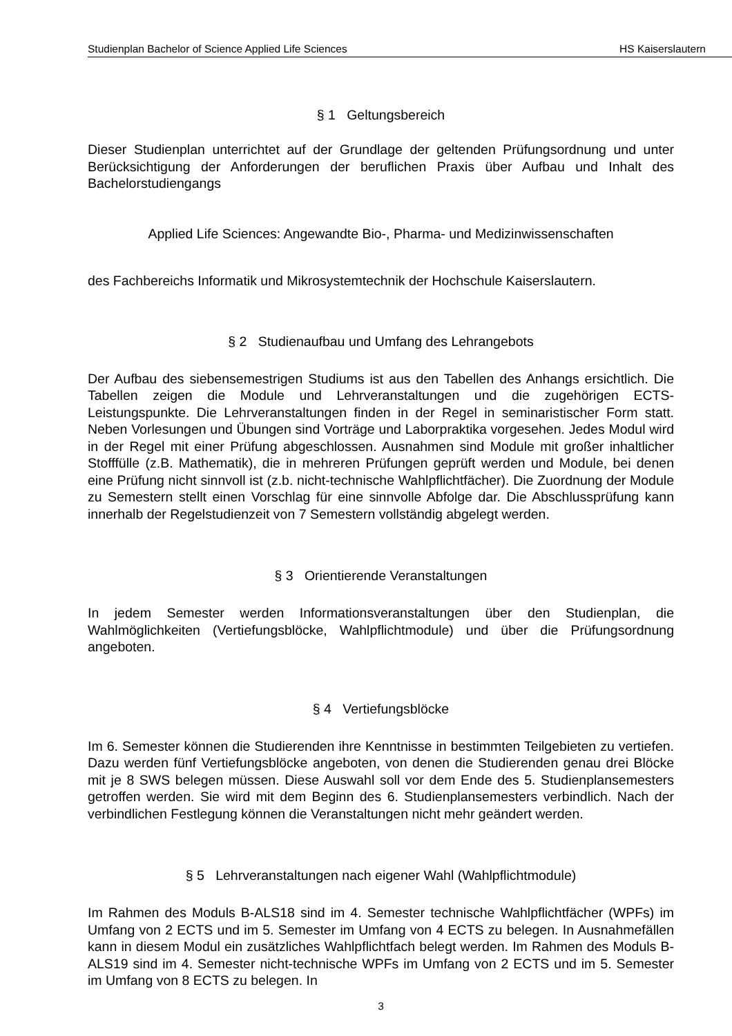Studienplan Bachelor of Science Applied Life Sciences HS Kaiserslautern
§ 1 Geltungsbereich
Dieser Studienplan unterrichtet auf der Grundlage der geltenden Prüfungsordnung und unter Berücksichtigung der Anforderungen der beruflichen Praxis über Aufbau und Inhalt des Bachelorstudiengangs
Applied Life Sciences: Angewandte Bio-, Pharma- und Medizinwissenschaften
des Fachbereichs Informatik und Mikrosystemtechnik der Hochschule Kaiserslautern.
§ 2 Studienaufbau und Umfang des Lehrangebots
Der Aufbau des siebensemestrigen Studiums ist aus den Tabellen des Anhangs ersichtlich. Die Tabellen zeigen die Module und Lehrveranstaltungen und die zugehörigen ECTS-Leistungspunkte. Die Lehrveranstaltungen finden in der Regel in seminaristischer Form statt. Neben Vorlesungen und Übungen sind Vorträge und Laborpraktika vorgesehen. Jedes Modul wird in der Regel mit einer Prüfung abgeschlossen. Ausnahmen sind Module mit großer inhaltlicher Stofffülle (z.B. Mathematik), die in mehreren Prüfungen geprüft werden und Module, bei denen eine Prüfung nicht sinnvoll ist (z.b. nicht-technische Wahlpflichtfächer). Die Zuordnung der Module zu Semestern stellt einen Vorschlag für eine sinnvolle Abfolge dar. Die Abschlussprüfung kann innerhalb der Regelstudienzeit von 7 Semestern vollständig abgelegt werden.
§ 3 Orientierende Veranstaltungen
In jedem Semester werden Informationsveranstaltungen über den Studienplan, die Wahlmöglichkeiten (Vertiefungsblöcke, Wahlpflichtmodule) und über die Prüfungsordnung angeboten.
§ 4 Vertiefungsblöcke
Im 6. Semester können die Studierenden ihre Kenntnisse in bestimmten Teilgebieten zu vertiefen. Dazu werden fünf Vertiefungsblöcke angeboten, von denen die Studierenden genau drei Blöcke mit je 8 SWS belegen müssen. Diese Auswahl soll vor dem Ende des 5. Studienplansemesters getroffen werden. Sie wird mit dem Beginn des 6. Studienplansemesters verbindlich. Nach der verbindlichen Festlegung können die Veranstaltungen nicht mehr geändert werden.
§ 5 Lehrveranstaltungen nach eigener Wahl (Wahlpflichtmodule)
Im Rahmen des Moduls B-ALS18 sind im 4. Semester technische Wahlpflichtfächer (WPFs) im Umfang von 2 ECTS und im 5. Semester im Umfang von 4 ECTS zu belegen. In Ausnahmefällen kann in diesem Modul ein zusätzliches Wahlpflichtfach belegt werden. Im Rahmen des Moduls B-ALS19 sind im 4. Semester nicht-technische WPFs im Umfang von 2 ECTS und im 5. Semester im Umfang von 8 ECTS zu belegen. In
3